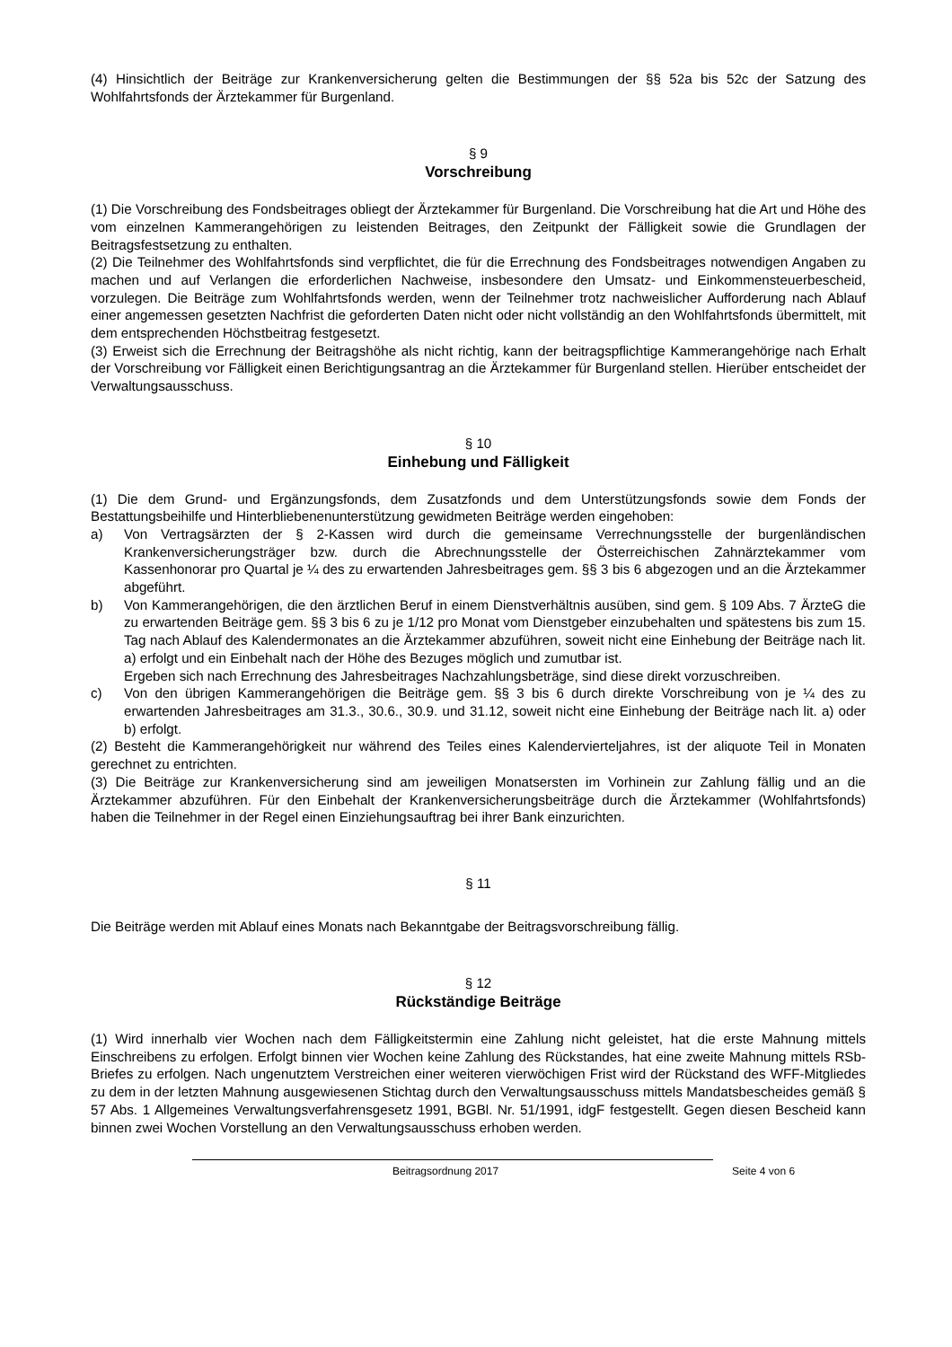(4) Hinsichtlich der Beiträge zur Krankenversicherung gelten die Bestimmungen der §§ 52a bis 52c der Satzung des Wohlfahrtsfonds der Ärztekammer für Burgenland.
§ 9
Vorschreibung
(1) Die Vorschreibung des Fondsbeitrages obliegt der Ärztekammer für Burgenland. Die Vorschreibung hat die Art und Höhe des vom einzelnen Kammerangehörigen zu leistenden Beitrages, den Zeitpunkt der Fälligkeit sowie die Grundlagen der Beitragsfestsetzung zu enthalten.
(2) Die Teilnehmer des Wohlfahrtsfonds sind verpflichtet, die für die Errechnung des Fondsbeitrages notwendigen Angaben zu machen und auf Verlangen die erforderlichen Nachweise, insbesondere den Umsatz- und Einkommensteuerbescheid, vorzulegen. Die Beiträge zum Wohlfahrtsfonds werden, wenn der Teilnehmer trotz nachweislicher Aufforderung nach Ablauf einer angemessen gesetzten Nachfrist die geforderten Daten nicht oder nicht vollständig an den Wohlfahrtsfonds übermittelt, mit dem entsprechenden Höchstbeitrag festgesetzt.
(3) Erweist sich die Errechnung der Beitragshöhe als nicht richtig, kann der beitragspflichtige Kammerangehörige nach Erhalt der Vorschreibung vor Fälligkeit einen Berichtigungsantrag an die Ärztekammer für Burgenland stellen. Hierüber entscheidet der Verwaltungsausschuss.
§ 10
Einhebung und Fälligkeit
(1) Die dem Grund- und Ergänzungsfonds, dem Zusatzfonds und dem Unterstützungsfonds sowie dem Fonds der Bestattungsbeihilfe und Hinterbliebenenunterstützung gewidmeten Beiträge werden eingehoben:
a) Von Vertragsärzten der § 2-Kassen wird durch die gemeinsame Verrechnungsstelle der burgenländischen Krankenversicherungsträger bzw. durch die Abrechnungsstelle der Österreichischen Zahnärztekammer vom Kassenhonorar pro Quartal je ¼ des zu erwartenden Jahresbeitrages gem. §§ 3 bis 6 abgezogen und an die Ärztekammer abgeführt.
b) Von Kammerangehörigen, die den ärztlichen Beruf in einem Dienstverhältnis ausüben, sind gem. § 109 Abs. 7 ÄrzteG die zu erwartenden Beiträge gem. §§ 3 bis 6 zu je 1/12 pro Monat vom Dienstgeber einzubehalten und spätestens bis zum 15. Tag nach Ablauf des Kalendermonates an die Ärztekammer abzuführen, soweit nicht eine Einhebung der Beiträge nach lit. a) erfolgt und ein Einbehalt nach der Höhe des Bezuges möglich und zumutbar ist.
Ergeben sich nach Errechnung des Jahresbeitrages Nachzahlungsbeträge, sind diese direkt vorzuschreiben.
c) Von den übrigen Kammerangehörigen die Beiträge gem. §§ 3 bis 6 durch direkte Vorschreibung von je ¼ des zu erwartenden Jahresbeitrages am 31.3., 30.6., 30.9. und 31.12, soweit nicht eine Einhebung der Beiträge nach lit. a) oder b) erfolgt.
(2) Besteht die Kammerangehörigkeit nur während des Teiles eines Kalendervierteljahres, ist der aliquote Teil in Monaten gerechnet zu entrichten.
(3) Die Beiträge zur Krankenversicherung sind am jeweiligen Monatsersten im Vorhinein zur Zahlung fällig und an die Ärztekammer abzuführen. Für den Einbehalt der Krankenversicherungsbeiträge durch die Ärztekammer (Wohlfahrtsfonds) haben die Teilnehmer in der Regel einen Einziehungsauftrag bei ihrer Bank einzurichten.
§ 11
Die Beiträge werden mit Ablauf eines Monats nach Bekanntgabe der Beitragsvorschreibung fällig.
§ 12
Rückständige Beiträge
(1) Wird innerhalb vier Wochen nach dem Fälligkeitstermin eine Zahlung nicht geleistet, hat die erste Mahnung mittels Einschreibens zu erfolgen. Erfolgt binnen vier Wochen keine Zahlung des Rückstandes, hat eine zweite Mahnung mittels RSb-Briefes zu erfolgen. Nach ungenutztem Verstreichen einer weiteren vierwöchigen Frist wird der Rückstand des WFF-Mitgliedes zu dem in der letzten Mahnung ausgewiesenen Stichtag durch den Verwaltungsausschuss mittels Mandatsbescheides gemäß § 57 Abs. 1 Allgemeines Verwaltungsverfahrensgesetz 1991, BGBl. Nr. 51/1991, idgF festgestellt. Gegen diesen Bescheid kann binnen zwei Wochen Vorstellung an den Verwaltungsausschuss erhoben werden.
Beitragsordnung 2017 Seite 4 von 6